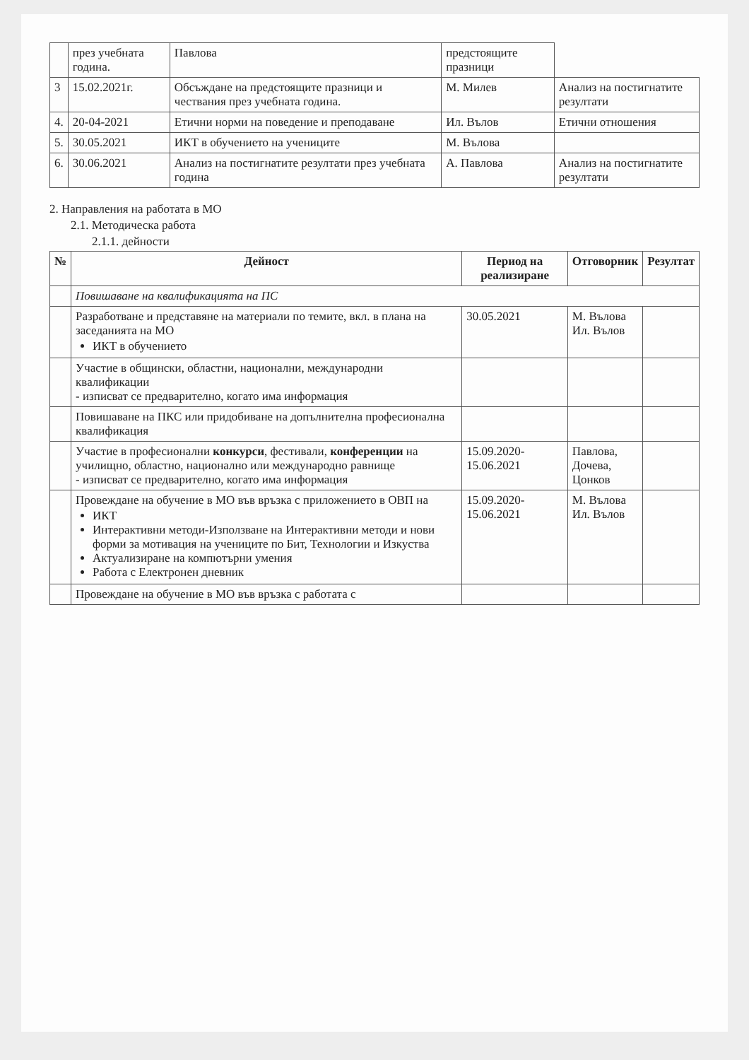| | през учебната година. | Павлова | предстоящите празници | |
| 3 | 15.02.2021г. | Обсъждане на предстоящите празници и чествания през учебната година. | М. Милев | Анализ на постигнатите резултати |
| 4. | 20-04-2021 | Етични норми на поведение и преподаване | Ил. Вълов | Етични отношения |
| 5. | 30.05.2021 | ИКТ в обучението на учениците | М. Вълова | |
| 6. | 30.06.2021 | Анализ на постигнатите резултати през учебната година | А. Павлова | Анализ на постигнатите резултати |
2. Направления на работата в МО
2.1. Методическа работа
2.1.1. дейности
| № | Дейност | Период на реализиране | Отговорник | Резултат |
| --- | --- | --- | --- | --- |
| | Повишаване на квалификацията на ПС | | | |
| | Разработване и представяне на материали по темите, вкл. в плана на заседанията на МО ИКТ в обучението | 30.05.2021 | М. Вълова Ил. Вълов | |
| | Участие в общински, областни, национални, международни квалификации - изписват се предварително, когато има информация | | | |
| | Повишаване на ПКС или придобиване на допълнителна професионална квалификация | | | |
| | Участие в професионални конкурси , фестивали, конференции на училищно, областно, национално или международно равнище - изписват се предварително, когато има информация | 15.09.2020-15.06.2021 | Павлова, Дочева, Цонков | |
| | Провеждане на обучение в МО във връзка с приложението в ОВП на ИКТ Интерактивни методи-Използване на Интерактивни методи и нови форми за мотивация на учениците по Бит, Технологии и Изкуства Актуализиране на компютърни умения Работа с Електронен дневник | 15.09.2020-15.06.2021 | М. Вълова Ил. Вълов | |
| | Провеждане на обучение в МО във връзка с работата с | | | |